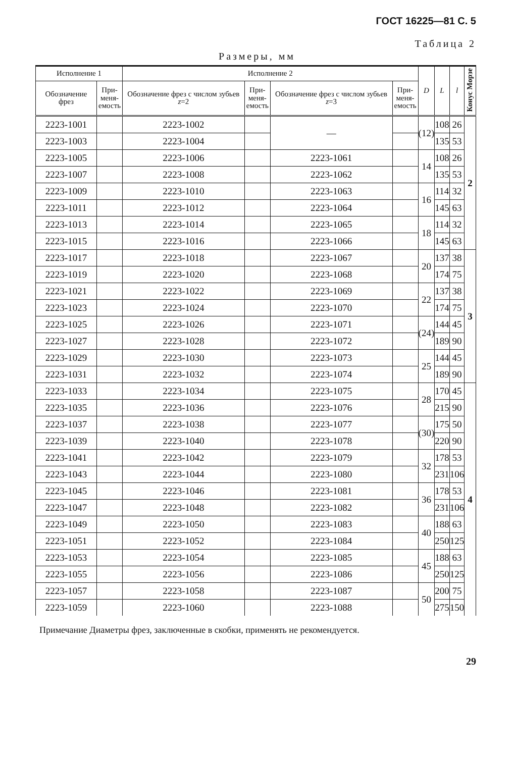ГОСТ 16225—81 С. 5
Таблица 2
Размеры, мм
| Исполнение 1 | | Исполнение 2 | | | | D | L | l | Конус Морзе |
| --- | --- | --- | --- | --- | --- | --- | --- | --- | --- |
| Обозначение фрез | При- меня- емость | Обозначение фрез с числом зубьев z =2 | При- меня- емость | Обозначение фрез с числом зубьев z =3 | При- меня- емость | | | | |
| 2223-1001 | | 2223-1002 | | — | | (12) | 108 | 26 | 2 |
| 2223-1003 | | 2223-1004 | | | | | 135 | 53 | |
| 2223-1005 | | 2223-1006 | | 2223-1061 | | 14 | 108 | 26 | |
| 2223-1007 | | 2223-1008 | | 2223-1062 | | | 135 | 53 | |
| 2223-1009 | | 2223-1010 | | 2223-1063 | | 16 | 114 | 32 | |
| 2223-1011 | | 2223-1012 | | 2223-1064 | | | 145 | 63 | |
| 2223-1013 | | 2223-1014 | | 2223-1065 | | 18 | 114 | 32 | |
| 2223-1015 | | 2223-1016 | | 2223-1066 | | | 145 | 63 | |
| 2223-1017 | | 2223-1018 | | 2223-1067 | | 20 | 137 | 38 | 3 |
| 2223-1019 | | 2223-1020 | | 2223-1068 | | | 174 | 75 | |
| 2223-1021 | | 2223-1022 | | 2223-1069 | | 22 | 137 | 38 | |
| 2223-1023 | | 2223-1024 | | 2223-1070 | | | 174 | 75 | |
| 2223-1025 | | 2223-1026 | | 2223-1071 | | (24) | 144 | 45 | |
| 2223-1027 | | 2223-1028 | | 2223-1072 | | | 189 | 90 | |
| 2223-1029 | | 2223-1030 | | 2223-1073 | | 25 | 144 | 45 | |
| 2223-1031 | | 2223-1032 | | 2223-1074 | | | 189 | 90 | |
| 2223-1033 | | 2223-1034 | | 2223-1075 | | 28 | 170 | 45 | 4 |
| 2223-1035 | | 2223-1036 | | 2223-1076 | | | 215 | 90 | |
| 2223-1037 | | 2223-1038 | | 2223-1077 | | (30) | 175 | 50 | |
| 2223-1039 | | 2223-1040 | | 2223-1078 | | | 220 | 90 | |
| 2223-1041 | | 2223-1042 | | 2223-1079 | | 32 | 178 | 53 | |
| 2223-1043 | | 2223-1044 | | 2223-1080 | | | 231 | 106 | |
| 2223-1045 | | 2223-1046 | | 2223-1081 | | 36 | 178 | 53 | |
| 2223-1047 | | 2223-1048 | | 2223-1082 | | | 231 | 106 | |
| 2223-1049 | | 2223-1050 | | 2223-1083 | | 40 | 188 | 63 | |
| 2223-1051 | | 2223-1052 | | 2223-1084 | | | 250 | 125 | |
| 2223-1053 | | 2223-1054 | | 2223-1085 | | 45 | 188 | 63 | |
| 2223-1055 | | 2223-1056 | | 2223-1086 | | | 250 | 125 | |
| 2223-1057 | | 2223-1058 | | 2223-1087 | | 50 | 200 | 75 | |
| 2223-1059 | | 2223-1060 | | 2223-1088 | | | 275 | 150 | |
Примечание Диаметры фрез, заключенные в скобки, применять не рекомендуется.
29